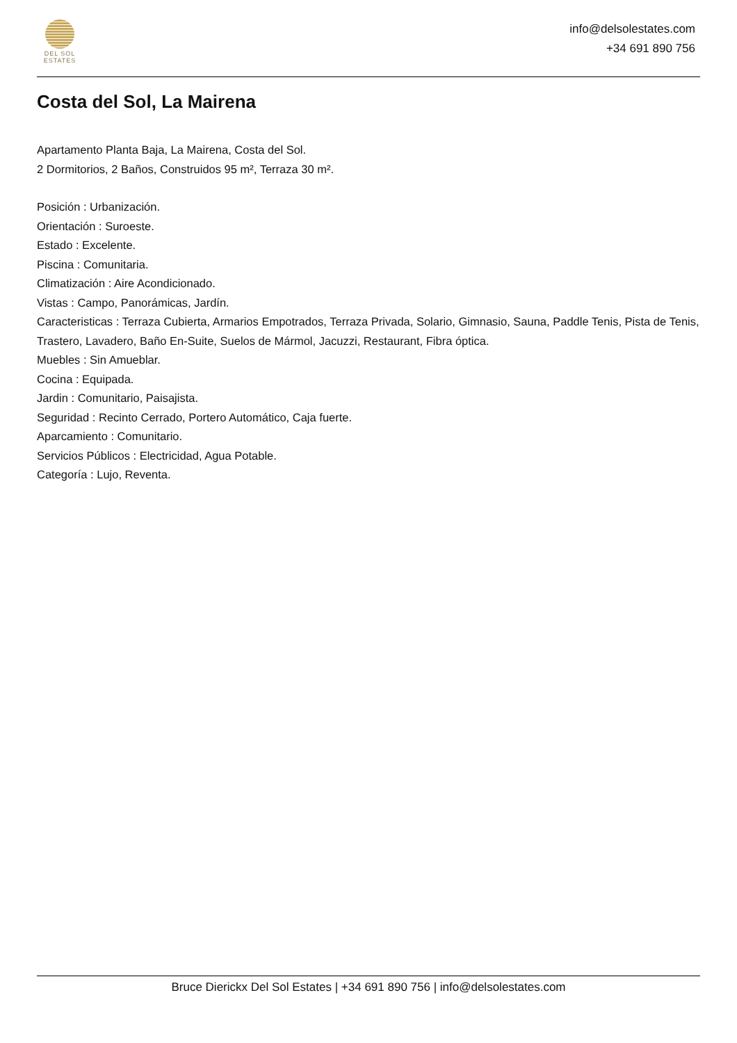DEL SOL
ESTATES
info@delsolestates.com
+34 691 890 756
Costa del Sol, La Mairena
Apartamento Planta Baja, La Mairena, Costa del Sol.
2 Dormitorios, 2 Baños, Construidos 95 m², Terraza 30 m².
Posición : Urbanización.
Orientación : Suroeste.
Estado : Excelente.
Piscina : Comunitaria.
Climatización : Aire Acondicionado.
Vistas : Campo, Panorámicas, Jardín.
Caracteristicas : Terraza Cubierta, Armarios Empotrados, Terraza Privada, Solario, Gimnasio, Sauna, Paddle Tenis, Pista de Tenis, Trastero, Lavadero, Baño En-Suite, Suelos de Mármol, Jacuzzi, Restaurant, Fibra óptica.
Muebles : Sin Amueblar.
Cocina : Equipada.
Jardin : Comunitario, Paisajista.
Seguridad : Recinto Cerrado, Portero Automático, Caja fuerte.
Aparcamiento : Comunitario.
Servicios Públicos : Electricidad, Agua Potable.
Categoría : Lujo, Reventa.
Bruce Dierickx Del Sol Estates | +34 691 890 756 | info@delsolestates.com